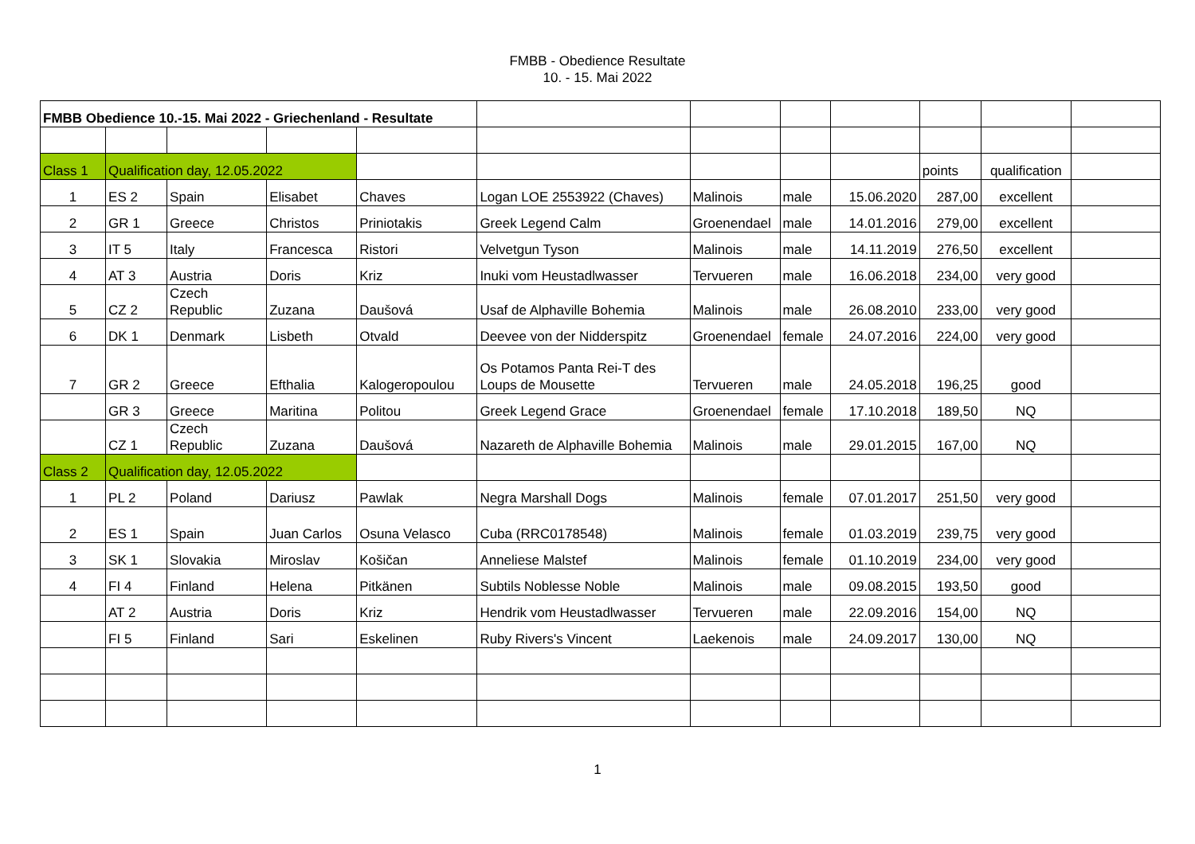FMBB - Obedience Resultate
10. - 15. Mai 2022
| FMBB Obedience 10.-15. Mai 2022 - Griechenland - Resultate | | | | | | | | | | | |
| Class 1 | Qualification day, 12.05.2022 | | | | | | | | points | qualification | |
| 1 | ES 2 | Spain | Elisabet | Chaves | Logan LOE 2553922 (Chaves) | Malinois | male | 15.06.2020 | 287,00 | excellent | |
| 2 | GR 1 | Greece | Christos | Priniotakis | Greek Legend Calm | Groenendael | male | 14.01.2016 | 279,00 | excellent | |
| 3 | IT 5 | Italy | Francesca | Ristori | Velvetgun Tyson | Malinois | male | 14.11.2019 | 276,50 | excellent | |
| 4 | AT 3 | Austria | Doris | Kriz | Inuki vom Heustadlwasser | Tervueren | male | 16.06.2018 | 234,00 | very good | |
| 5 | CZ 2 | Czech Republic | Zuzana | Daušová | Usaf de Alphaville Bohemia | Malinois | male | 26.08.2010 | 233,00 | very good | |
| 6 | DK 1 | Denmark | Lisbeth | Otvald | Deevee von der Nidderspitz | Groenendael | female | 24.07.2016 | 224,00 | very good | |
| 7 | GR 2 | Greece | Efthalia | Kalogeropoulou | Os Potamos Panta Rei-T des Loups de Mousette | Tervueren | male | 24.05.2018 | 196,25 | good | |
| | GR 3 | Greece | Maritina | Politou | Greek Legend Grace | Groenendael | female | 17.10.2018 | 189,50 | NQ | |
| | CZ 1 | Czech Republic | Zuzana | Daušová | Nazareth de Alphaville Bohemia | Malinois | male | 29.01.2015 | 167,00 | NQ | |
| Class 2 | Qualification day, 12.05.2022 | | | | | | | | | | |
| 1 | PL 2 | Poland | Dariusz | Pawlak | Negra Marshall Dogs | Malinois | female | 07.01.2017 | 251,50 | very good | |
| 2 | ES 1 | Spain | Juan Carlos | Osuna Velasco | Cuba (RRC0178548) | Malinois | female | 01.03.2019 | 239,75 | very good | |
| 3 | SK 1 | Slovakia | Miroslav | Košičan | Anneliese Malstef | Malinois | female | 01.10.2019 | 234,00 | very good | |
| 4 | FI 4 | Finland | Helena | Pitkänen | Subtils Noblesse Noble | Malinois | male | 09.08.2015 | 193,50 | good | |
| | AT 2 | Austria | Doris | Kriz | Hendrik vom Heustadlwasser | Tervueren | male | 22.09.2016 | 154,00 | NQ | |
| | FI 5 | Finland | Sari | Eskelinen | Ruby Rivers's Vincent | Laekenois | male | 24.09.2017 | 130,00 | NQ | |
1